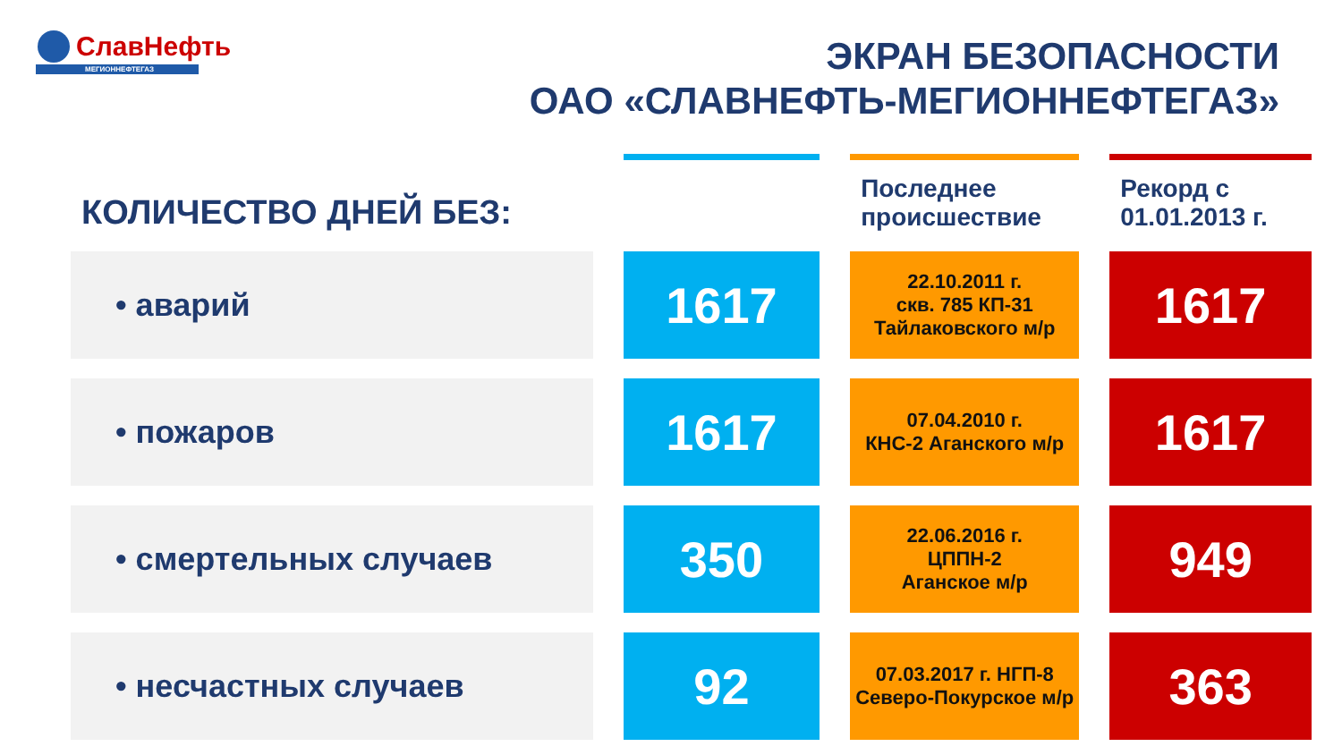СлавНефть
МЕГИОННЕФТЕГАЗ
ЭКРАН БЕЗОПАСНОСТИ
ОАО «СЛАВНЕФТЬ-МЕГИОННЕФТЕГАЗ»
| КОЛИЧЕСТВО ДНЕЙ БЕЗ: | | Последнее происшествие | Рекорд с 01.01.2013 г. |
| --- | --- | --- | --- |
| • аварий | 1617 | 22.10.2011 г. скв. 785 КП-31 Тайлаковского м/р | 1617 |
| • пожаров | 1617 | 07.04.2010 г. КНС-2 Аганского м/р | 1617 |
| • смертельных случаев | 350 | 22.06.2016 г. ЦППН-2 Аганское м/р | 949 |
| • несчастных случаев | 92 | 07.03.2017 г. НГП-8 Северо-Покурское м/р | 363 |